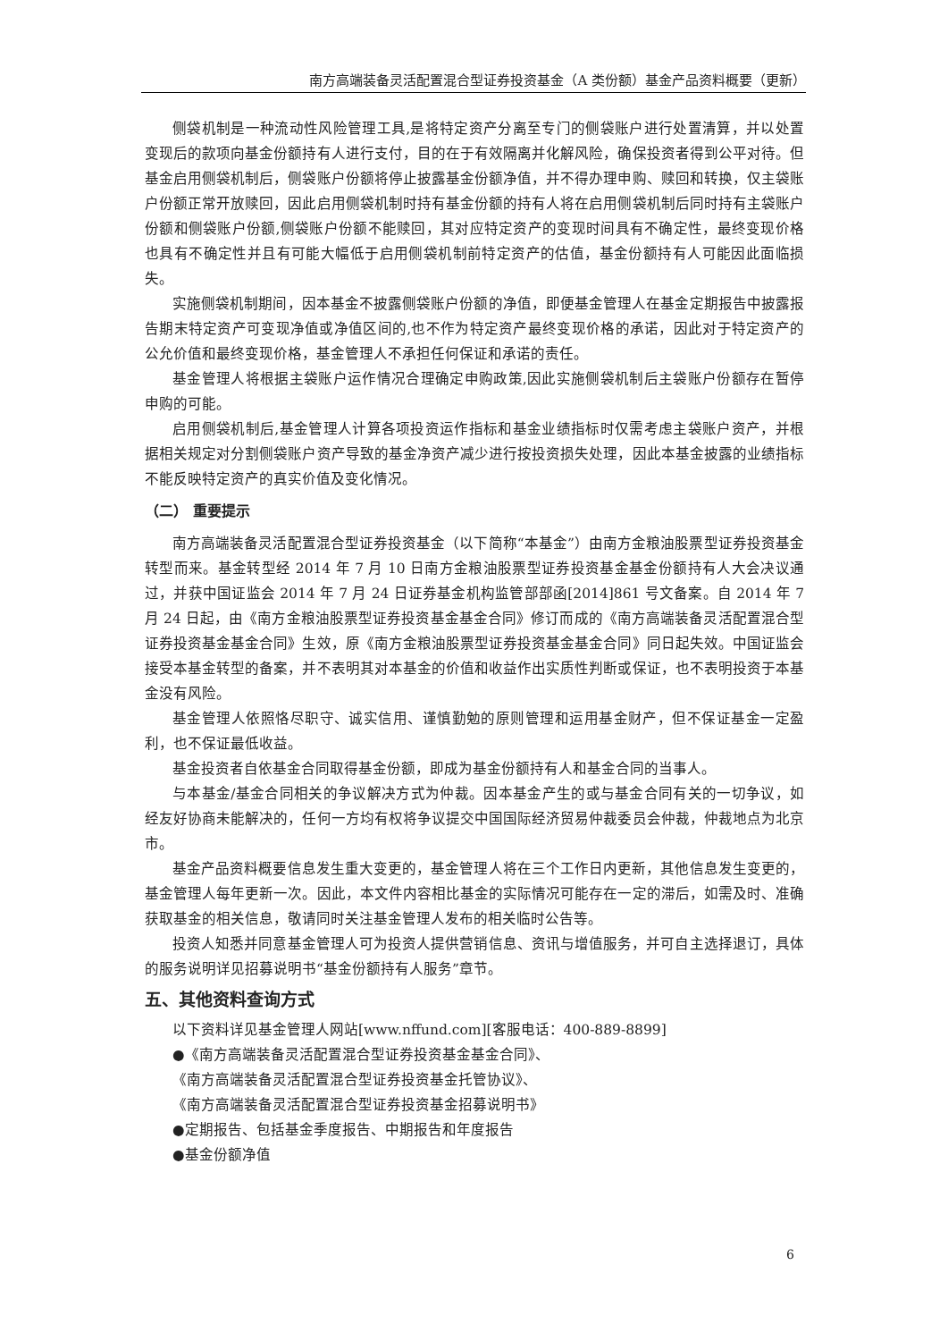南方高端装备灵活配置混合型证券投资基金（A 类份额）基金产品资料概要（更新）
侧袋机制是一种流动性风险管理工具,是将特定资产分离至专门的侧袋账户进行处置清算，并以处置变现后的款项向基金份额持有人进行支付，目的在于有效隔离并化解风险，确保投资者得到公平对待。但基金启用侧袋机制后，侧袋账户份额将停止披露基金份额净值，并不得办理申购、赎回和转换，仅主袋账户份额正常开放赎回，因此启用侧袋机制时持有基金份额的持有人将在启用侧袋机制后同时持有主袋账户份额和侧袋账户份额,侧袋账户份额不能赎回，其对应特定资产的变现时间具有不确定性，最终变现价格也具有不确定性并且有可能大幅低于启用侧袋机制前特定资产的估值，基金份额持有人可能因此面临损失。
实施侧袋机制期间，因本基金不披露侧袋账户份额的净值，即便基金管理人在基金定期报告中披露报告期末特定资产可变现净值或净值区间的,也不作为特定资产最终变现价格的承诺，因此对于特定资产的公允价值和最终变现价格，基金管理人不承担任何保证和承诺的责任。
基金管理人将根据主袋账户运作情况合理确定申购政策,因此实施侧袋机制后主袋账户份额存在暂停申购的可能。
启用侧袋机制后,基金管理人计算各项投资运作指标和基金业绩指标时仅需考虑主袋账户资产，并根据相关规定对分割侧袋账户资产导致的基金净资产减少进行按投资损失处理，因此本基金披露的业绩指标不能反映特定资产的真实价值及变化情况。
（二） 重要提示
南方高端装备灵活配置混合型证券投资基金（以下简称“本基金”）由南方金粮油股票型证券投资基金转型而来。基金转型经 2014 年 7 月 10 日南方金粮油股票型证券投资基金基金份额持有人大会决议通过，并获中国证监会 2014 年 7 月 24 日证券基金机构监管部部函[2014]861 号文备案。自 2014 年 7 月 24 日起，由《南方金粮油股票型证券投资基金基金合同》修订而成的《南方高端装备灵活配置混合型证券投资基金基金合同》生效，原《南方金粮油股票型证券投资基金基金合同》同日起失效。中国证监会接受本基金转型的备案，并不表明其对本基金的价值和收益作出实质性判断或保证，也不表明投资于本基金没有风险。
基金管理人依照恪尽职守、诚实信用、谨慎勤勉的原则管理和运用基金财产，但不保证基金一定盈利，也不保证最低收益。
基金投资者自依基金合同取得基金份额，即成为基金份额持有人和基金合同的当事人。
与本基金/基金合同相关的争议解决方式为仲裁。因本基金产生的或与基金合同有关的一切争议，如经友好协商未能解决的，任何一方均有权将争议提交中国国际经济贸易仲裁委员会仲裁，仲裁地点为北京市。
基金产品资料概要信息发生重大变更的，基金管理人将在三个工作日内更新，其他信息发生变更的，基金管理人每年更新一次。因此，本文件内容相比基金的实际情况可能存在一定的滞后，如需及时、准确获取基金的相关信息，敬请同时关注基金管理人发布的相关临时公告等。
投资人知悉并同意基金管理人可为投资人提供营销信息、资讯与增值服务，并可自主选择退订，具体的服务说明详见招募说明书“基金份额持有人服务”章节。
五、其他资料查询方式
以下资料详见基金管理人网站[www.nffund.com][客服电话：400-889-8899]
●《南方高端装备灵活配置混合型证券投资基金基金合同》、
《南方高端装备灵活配置混合型证券投资基金托管协议》、
《南方高端装备灵活配置混合型证券投资基金招募说明书》
●定期报告、包括基金季度报告、中期报告和年度报告
●基金份额净值
6